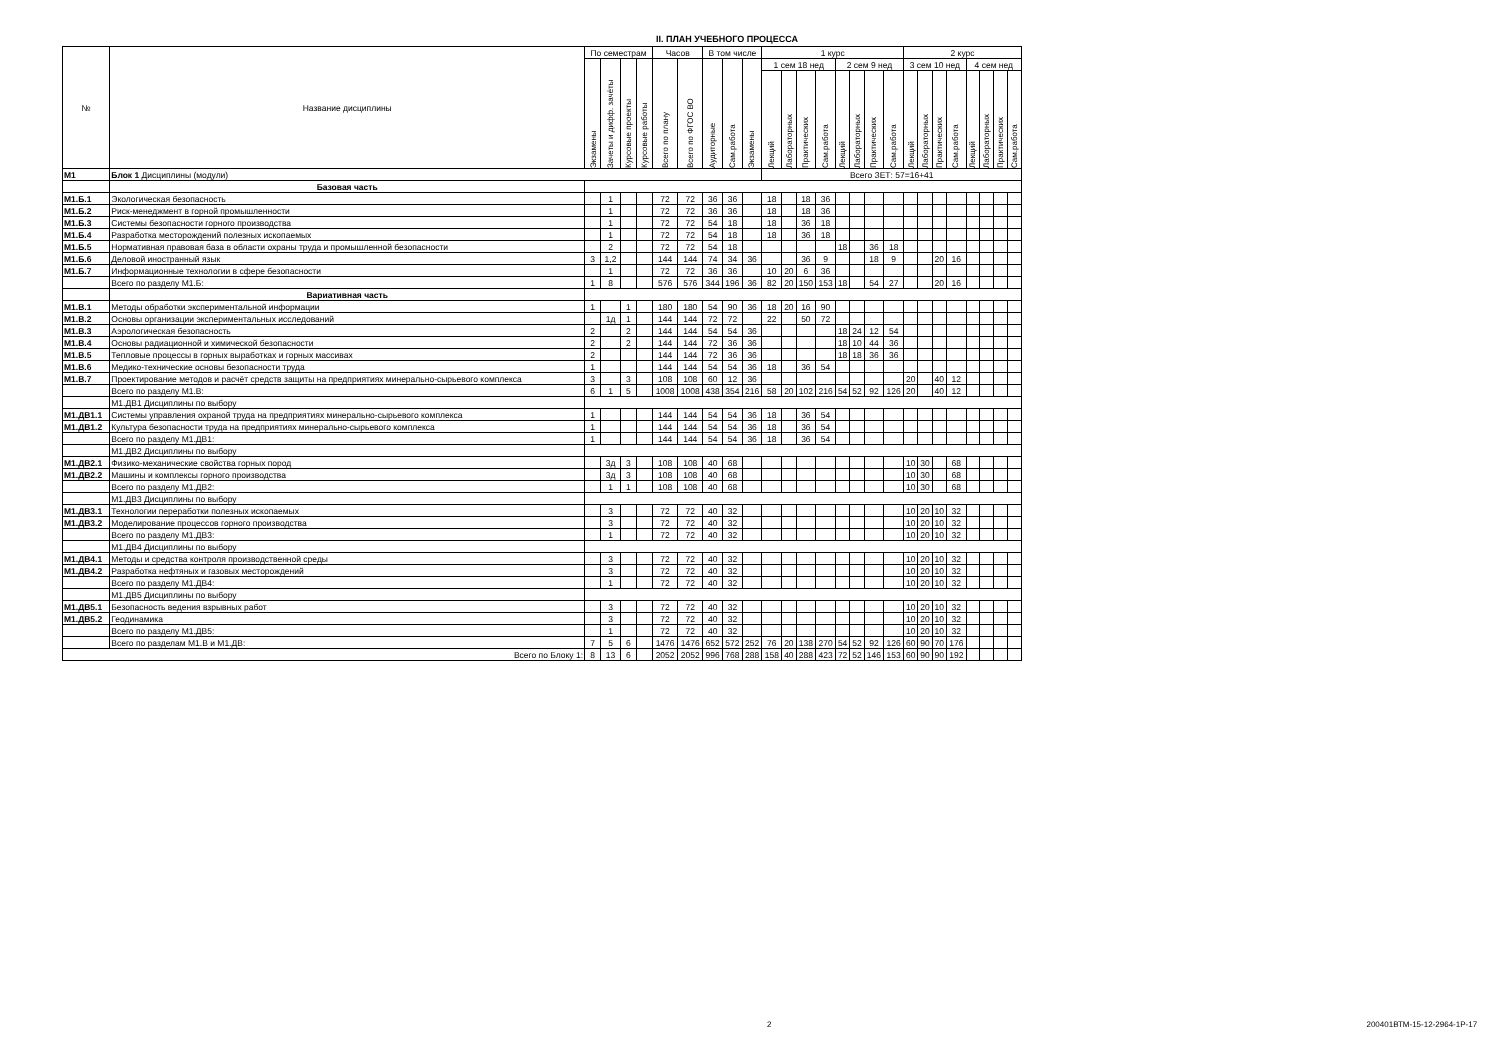II. ПЛАН УЧЕБНОГО ПРОЦЕССА
| № | Название дисциплины | По семестрам | | | | Часов | | В том числе | | | 1 курс | | | | | | | | 2 курс | | | | | | | |
| --- | --- | --- | --- | --- | --- | --- | --- | --- | --- | --- | --- | --- | --- | --- | --- | --- | --- | --- | --- | --- | --- | --- | --- | --- | --- | --- |
| | | Экзамены | Зачеты и дифф. зачёты | Курсовые проекты | Курсовые работы | Всего по плану | Всего по ФГОС ВО | Аудиторные | Сам.работа | Экзамены | 1 сем 18 нед | | | | 2 сем 9 нед | | | | 3 сем 10 нед | | | | 4 сем нед | | | |
| | | | | | | | | | | | Лекций | Лабораторных | Практических | Сам.работа | Лекций | Лабораторных | Практических | Сам.работа | Лекций | Лабораторных | Практических | Сам.работа | Лекций | Лабораторных | Практических | Сам.работа |
| М1 | Блок 1 Дисциплины (модули) | | | | | | | | | | Всего ЗЕТ: 57=16+41 | | | | | | | | | | | | | | | |
| | Базовая часть | | | | | | | | | | | | | | | | | | | | | | | | | |
| М1.Б.1 | Экологическая безопасность | | 1 | | | 72 | 72 | 36 | 36 | | 18 | | 18 | 36 | | | | | | | | | | | | |
| М1.Б.2 | Риск-менеджмент в горной промышленности | | 1 | | | 72 | 72 | 36 | 36 | | 18 | | 18 | 36 | | | | | | | | | | | | |
| М1.Б.3 | Системы безопасности горного производства | | 1 | | | 72 | 72 | 54 | 18 | | 18 | | 36 | 18 | | | | | | | | | | | | |
| М1.Б.4 | Разработка месторождений полезных ископаемых | | 1 | | | 72 | 72 | 54 | 18 | | 18 | | 36 | 18 | | | | | | | | | | | | |
| М1.Б.5 | Нормативная правовая база в области охраны труда и промышленной безопасности | | 2 | | | 72 | 72 | 54 | 18 | | | | | | 18 | | 36 | 18 | | | | | | | | |
| М1.Б.6 | Деловой иностранный язык | 3 | 1,2 | | | 144 | 144 | 74 | 34 | 36 | | | 36 | 9 | | | 18 | 9 | | | 20 | 16 | | | | |
| М1.Б.7 | Информационные технологии в сфере безопасности | | 1 | | | 72 | 72 | 36 | 36 | | 10 | 20 | 6 | 36 | | | | | | | | | | | | |
| | Всего по разделу М1.Б: | 1 | 8 | | | 576 | 576 | 344 | 196 | 36 | 82 | 20 | 150 | 153 | 18 | | 54 | 27 | | | 20 | 16 | | | | |
| | Вариативная часть | | | | | | | | | | | | | | | | | | | | | | | | | |
| М1.В.1 | Методы обработки экспериментальной информации | 1 | | 1 | | 180 | 180 | 54 | 90 | 36 | 18 | 20 | 16 | 90 | | | | | | | | | | | | |
| М1.В.2 | Основы организации экспериментальных исследований | | 1д | 1 | | 144 | 144 | 72 | 72 | | 22 | | 50 | 72 | | | | | | | | | | | | |
| М1.В.3 | Аэрологическая безопасность | 2 | | 2 | | 144 | 144 | 54 | 54 | 36 | | | | | 18 | 24 | 12 | 54 | | | | | | | | |
| М1.В.4 | Основы радиационной и химической безопасности | 2 | | 2 | | 144 | 144 | 72 | 36 | 36 | | | | | 18 | 10 | 44 | 36 | | | | | | | | |
| М1.В.5 | Тепловые процессы в горных выработках и горных массивах | 2 | | | | 144 | 144 | 72 | 36 | 36 | | | | | 18 | 18 | 36 | 36 | | | | | | | | |
| М1.В.6 | Медико-технические основы безопасности труда | 1 | | | | 144 | 144 | 54 | 54 | 36 | 18 | | 36 | 54 | | | | | | | | | | | | |
| М1.В.7 | Проектирование методов и расчёт средств защиты на предприятиях минерально-сырьевого комплекса | 3 | | 3 | | 108 | 108 | 60 | 12 | 36 | | | | | | | | | 20 | | 40 | 12 | | | | |
| | Всего по разделу М1.В: | 6 | 1 | 5 | | 1008 | 1008 | 438 | 354 | 216 | 58 | 20 | 102 | 216 | 54 | 52 | 92 | 126 | 20 | | 40 | 12 | | | | |
| | М1.ДВ1 Дисциплины по выбору | | | | | | | | | | | | | | | | | | | | | | | | | |
| М1.ДВ1.1 | Системы управления охраной труда на предприятиях минерально-сырьевого комплекса | 1 | | | | 144 | 144 | 54 | 54 | 36 | 18 | | 36 | 54 | | | | | | | | | | | | |
| М1.ДВ1.2 | Культура безопасности труда на предприятиях минерально-сырьевого комплекса | 1 | | | | 144 | 144 | 54 | 54 | 36 | 18 | | 36 | 54 | | | | | | | | | | | | |
| | Всего по разделу М1.ДВ1: | 1 | | | | 144 | 144 | 54 | 54 | 36 | 18 | | 36 | 54 | | | | | | | | | | | | |
| | М1.ДВ2 Дисциплины по выбору | | | | | | | | | | | | | | | | | | | | | | | | | |
| М1.ДВ2.1 | Физико-механические свойства горных пород | | 3д | 3 | | 108 | 108 | 40 | 68 | | | | | | | | | | 10 | 30 | | 68 | | | | |
| М1.ДВ2.2 | Машины и комплексы горного производства | | 3д | 3 | | 108 | 108 | 40 | 68 | | | | | | | | | | 10 | 30 | | 68 | | | | |
| | Всего по разделу М1.ДВ2: | | 1 | 1 | | 108 | 108 | 40 | 68 | | | | | | | | | | 10 | 30 | | 68 | | | | |
| | М1.ДВ3 Дисциплины по выбору | | | | | | | | | | | | | | | | | | | | | | | | | |
| М1.ДВ3.1 | Технологии переработки полезных ископаемых | | 3 | | | 72 | 72 | 40 | 32 | | | | | | | | | | 10 | 20 | 10 | 32 | | | | |
| М1.ДВ3.2 | Моделирование процессов горного производства | | 3 | | | 72 | 72 | 40 | 32 | | | | | | | | | | 10 | 20 | 10 | 32 | | | | |
| | Всего по разделу М1.ДВ3: | | 1 | | | 72 | 72 | 40 | 32 | | | | | | | | | | 10 | 20 | 10 | 32 | | | | |
| | М1.ДВ4 Дисциплины по выбору | | | | | | | | | | | | | | | | | | | | | | | | | |
| М1.ДВ4.1 | Методы и средства контроля производственной среды | | 3 | | | 72 | 72 | 40 | 32 | | | | | | | | | | 10 | 20 | 10 | 32 | | | | |
| М1.ДВ4.2 | Разработка нефтяных и газовых месторождений | | 3 | | | 72 | 72 | 40 | 32 | | | | | | | | | | 10 | 20 | 10 | 32 | | | | |
| | Всего по разделу М1.ДВ4: | | 1 | | | 72 | 72 | 40 | 32 | | | | | | | | | | 10 | 20 | 10 | 32 | | | | |
| | М1.ДВ5 Дисциплины по выбору | | | | | | | | | | | | | | | | | | | | | | | | | |
| М1.ДВ5.1 | Безопасность ведения взрывных работ | | 3 | | | 72 | 72 | 40 | 32 | | | | | | | | | | 10 | 20 | 10 | 32 | | | | |
| М1.ДВ5.2 | Геодинамика | | 3 | | | 72 | 72 | 40 | 32 | | | | | | | | | | 10 | 20 | 10 | 32 | | | | |
| | Всего по разделу М1.ДВ5: | | 1 | | | 72 | 72 | 40 | 32 | | | | | | | | | | 10 | 20 | 10 | 32 | | | | |
| | Всего по разделам М1.В и М1.ДВ: | 7 | 5 | 6 | | 1476 | 1476 | 652 | 572 | 252 | 76 | 20 | 138 | 270 | 54 | 52 | 92 | 126 | 60 | 90 | 70 | 176 | | | | |
| Всего по Блоку 1: | | 8 | 13 | 6 | | 2052 | 2052 | 996 | 768 | 288 | 158 | 40 | 288 | 423 | 72 | 52 | 146 | 153 | 60 | 90 | 90 | 192 | | | | |
2 200401ВТМ-15-12-2964-1Р-17